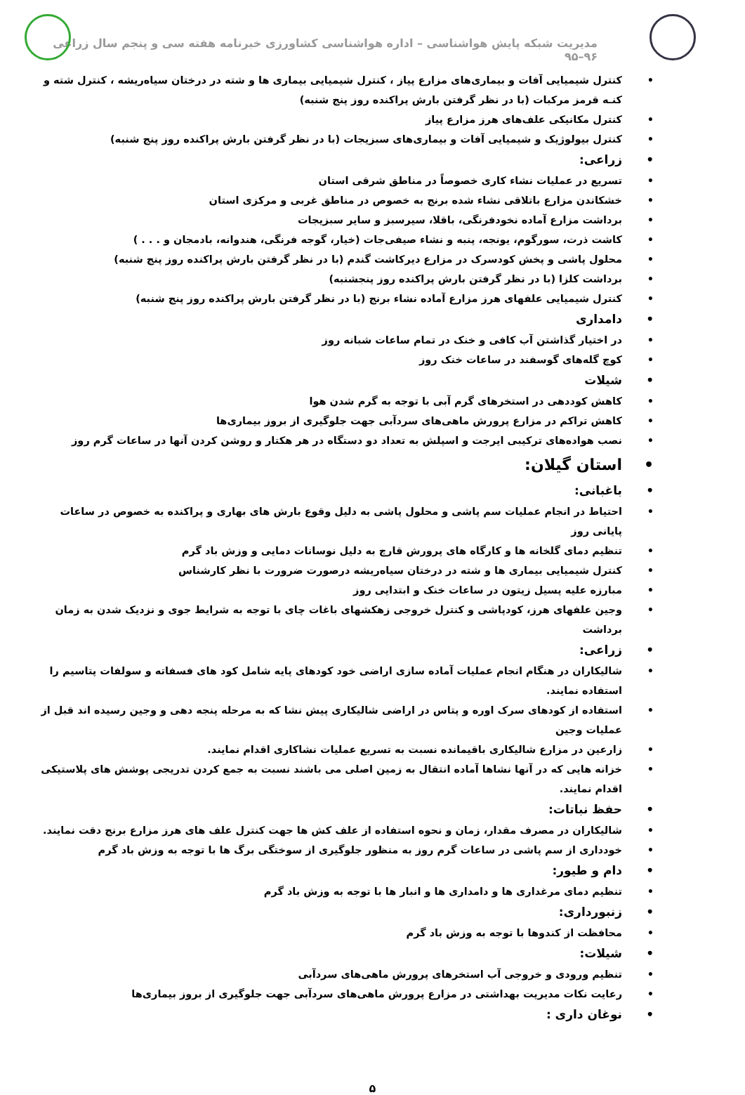مدیریت شبکه پایش هواشناسی – اداره هواشناسی کشاورزی خبرنامه هفته سی و پنجم سال زراعی ۹۶–۹۵
کنترل شیمیایی آفات و بیماری‌های مزارع پیاز ، کنترل شیمیایی بیماری ها و شته در درختان سیاه‌ریشه ، کنترل شته و کنـه قرمز مرکبات (با در نظر گرفتن بارش پراکنده روز پنج شنبه)
کنترل مکانیکی علف‌های هرز مزارع پیاز
کنترل بیولوژیک و شیمیایی آفات و بیماری‌های سبزیجات (با در نظر گرفتن بارش پراکنده روز پنج شنبه)
زراعی:
تسریع در عملیات نشاء کاری خصوصاً در مناطق شرقی استان
خشکاندن مزارع باتلاقی نشاء شده برنج به خصوص در مناطق غربی و مرکزی استان
برداشت مزارع آماده نخودفرنگی، باقلا، سیرسبز و سایر سبزیجات
کاشت ذرت، سورگوم، یونجه، پنبه و نشاء صیفی‌جات (خیار، گوجه فرنگی، هندوانه، بادمجان و . . . )
محلول پاشی و پخش کودسرک در مزارع دیرکاشت گندم (با در نظر گرفتن بارش پراکنده روز پنج شنبه)
برداشت کلزا (با در نظر گرفتن بارش پراکنده روز پنجشنبه)
کنترل شیمیایی علفهای هرز مزارع آماده نشاء برنج (با در نظر گرفتن بارش پراکنده روز پنج شنبه)
دامداری
در اختیار گذاشتن آب کافی و خنک در تمام ساعات شبانه روز
کوچ گله‌های گوسفند در ساعات خنک روز
شیلات
کاهش کوددهی در استخرهای گرم آبی با توجه به گرم شدن هوا
کاهش تراکم در مزارع پرورش ماهی‌های سردآبی جهت جلوگیری از بروز بیماری‌ها
نصب هواده‌های ترکیبی ایرجت و اسپلش به تعداد دو دستگاه در هر هکتار و روشن کردن آنها در ساعات گرم روز
استان گیلان:
باغبانی:
احتیاط در انجام عملیات سم پاشی و محلول پاشی به دلیل وقوع بارش های بهاری و پراکنده به خصوص در ساعات پایانی روز
تنظیم دمای گلخانه ها و کارگاه های پرورش قارچ به دلیل نوسانات دمایی و وزش باد گرم
کنترل شیمیایی بیماری ها و شته در درختان سیاه‌ریشه درصورت ضرورت با نظر کارشناس
مبارزه علیه پسیل زیتون در ساعات خنک و ابتدایی روز
وجین علفهای هرز، کودپاشی و کنترل خروجی زهکشهای باغات چای با توجه به شرایط جوی و نزدیک شدن به زمان برداشت
زراعی:
شالیکاران در هنگام انجام عملیات آماده سازی اراضی خود کودهای پایه شامل کود های فسفاته و سولفات پتاسیم را استفاده نمایند.
استفاده از کودهای سرک اوره و پتاس در اراضی شالیکاری پیش نشا که به مرحله پنجه دهی و وجین رسیده اند قبل از عملیات وجین
زارعین در مزارع شالیکاری باقیمانده نسبت به تسریع عملیات نشاکاری اقدام نمایند.
خزانه هایی که در آنها نشاها آماده انتقال به زمین اصلی می باشند نسبت به جمع کردن تدریجی پوشش های پلاستیکی اقدام نمایند.
حفظ نباتات:
شالیکاران در مصرف مقدار، زمان و نحوه استفاده از علف کش ها جهت کنترل علف های هرز مزارع برنج دقت نمایند.
خودداری از سم پاشی در ساعات گرم روز به منظور جلوگیری از سوختگی برگ ها با توجه به وزش باد گرم
دام و طیور:
تنظیم دمای مرغداری ها و دامداری ها و انبار ها با توجه به وزش باد گرم
زنبورداری:
محافظت از کندوها با توجه به وزش باد گرم
شیلات:
تنظیم ورودی و خروجی آب استخرهای پرورش ماهی‌های سردآبی
رعایت نکات مدیریت بهداشتی در مزارع پرورش ماهی‌های سردآبی جهت جلوگیری از بروز بیماری‌ها
نوغان داری :
۵